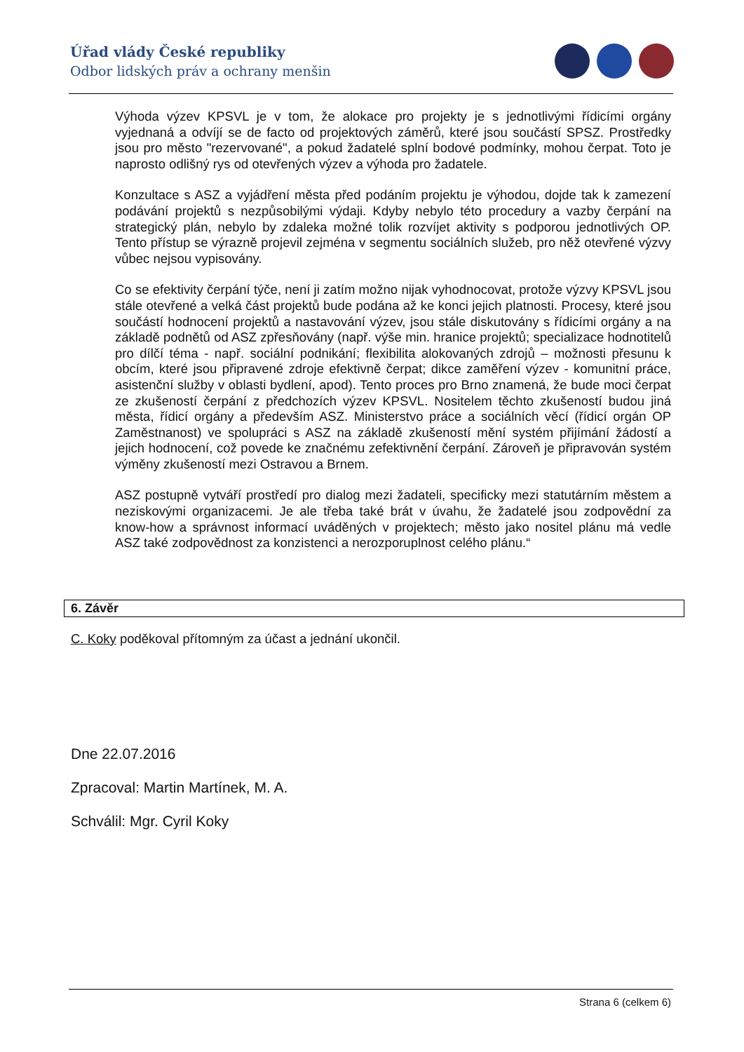Úřad vlády České republiky
Odbor lidských práv a ochrany menšin
Výhoda výzev KPSVL je v tom, že alokace pro projekty je s jednotlivými řídicími orgány vyjednaná a odvíjí se de facto od projektových záměrů, které jsou součástí SPSZ. Prostředky jsou pro město "rezervované", a pokud žadatelé splní bodové podmínky, mohou čerpat. Toto je naprosto odlišný rys od otevřených výzev a výhoda pro žadatele.
Konzultace s ASZ a vyjádření města před podáním projektu je výhodou, dojde tak k zamezení podávání projektů s nezpůsobilými výdaji. Kdyby nebylo této procedury a vazby čerpání na strategický plán, nebylo by zdaleka možné tolik rozvíjet aktivity s podporou jednotlivých OP. Tento přístup se výrazně projevil zejména v segmentu sociálních služeb, pro něž otevřené výzvy vůbec nejsou vypisovány.
Co se efektivity čerpání týče, není ji zatím možno nijak vyhodnocovat, protože výzvy KPSVL jsou stále otevřené a velká část projektů bude podána až ke konci jejich platnosti. Procesy, které jsou součástí hodnocení projektů a nastavování výzev, jsou stále diskutovány s řídicími orgány a na základě podnětů od ASZ zpřesňovány (např. výše min. hranice projektů; specializace hodnotitelů pro dílčí téma - např. sociální podnikání; flexibilita alokovaných zdrojů – možnosti přesunu k obcím, které jsou připravené zdroje efektivně čerpat; dikce zaměření výzev - komunitní práce, asistenční služby v oblasti bydlení, apod). Tento proces pro Brno znamená, že bude moci čerpat ze zkušeností čerpání z předchozích výzev KPSVL. Nositelem těchto zkušeností budou jiná města, řídicí orgány a především ASZ. Ministerstvo práce a sociálních věcí (řídicí orgán OP Zaměstnanost) ve spolupráci s ASZ na základě zkušeností mění systém přijímání žádostí a jejich hodnocení, což povede ke značnému zefektivnění čerpání. Zároveň je připravován systém výměny zkušeností mezi Ostravou a Brnem.
ASZ postupně vytváří prostředí pro dialog mezi žadateli, specificky mezi statutárním městem a neziskovými organizacemi. Je ale třeba také brát v úvahu, že žadatelé jsou zodpovědní za know-how a správnost informací uváděných v projektech; město jako nositel plánu má vedle ASZ také zodpovědnost za konzistenci a nerozporuplnost celého plánu.“
6. Závěr
C. Koky poděkoval přítomným za účast a jednání ukončil.
Dne 22.07.2016
Zpracoval: Martin Martínek, M. A.
Schválil: Mgr. Cyril Koky
Strana 6 (celkem 6)